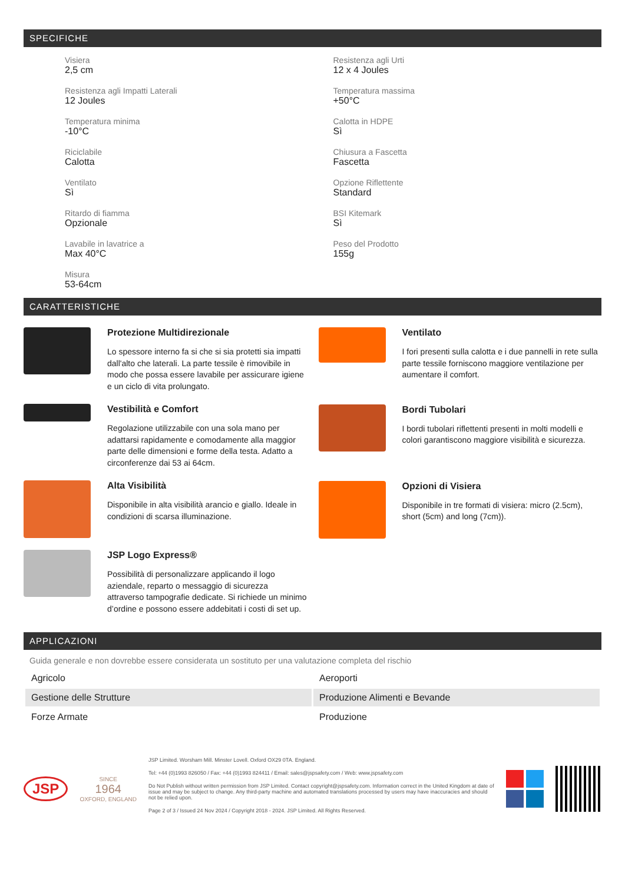SPECIFICHE
Visiera
2,5 cm
Resistenza agli Urti
12 x 4 Joules
Resistenza agli Impatti Laterali
12 Joules
Temperatura massima
+50°C
Temperatura minima
-10°C
Calotta in HDPE
Sì
Riciclabile
Calotta
Chiusura a Fascetta
Fascetta
Ventilato
Sì
Opzione Riflettente
Standard
Ritardo di fiamma
Opzionale
BSI Kitemark
Sì
Lavabile in lavatrice a
Max 40°C
Peso del Prodotto
155g
Misura
53-64cm
CARATTERISTICHE
Protezione Multidirezionale
Lo spessore interno fa si che si sia protetti sia impatti dall'alto che laterali. La parte tessile è rimovibile in modo che possa essere lavabile per assicurare igiene e un ciclo di vita prolungato.
Vestibilità e Comfort
Regolazione utilizzabile con una sola mano per adattarsi rapidamente e comodamente alla maggior parte delle dimensioni e forme della testa. Adatto a circonferenze dai 53 ai 64cm.
Alta Visibilità
Disponibile in alta visibilità arancio e giallo. Ideale in condizioni di scarsa illuminazione.
JSP Logo Express®
Possibilità di personalizzare applicando il logo aziendale, reparto o messaggio di sicurezza attraverso tampografie dedicate. Si richiede un minimo d’ordine e possono essere addebitati i costi di set up.
Ventilato
I fori presenti sulla calotta e i due pannelli in rete sulla parte tessile forniscono maggiore ventilazione per aumentare il comfort.
Bordi Tubolari
I bordi tubolari riflettenti presenti in molti modelli e colori garantiscono maggiore visibilità e sicurezza.
Opzioni di Visiera
Disponibile in tre formati di visiera: micro (2.5cm), short (5cm) and long (7cm)).
APPLICAZIONI
Guida generale e non dovrebbe essere considerata un sostituto per una valutazione completa del rischio
| Agricolo | Aeroporti |
| Gestione delle Strutture | Produzione Alimenti e Bevande |
| Forze Armate | Produzione |
JSP
SINCE
1964
OXFORD, ENGLAND
JSP Limited. Worsham Mill. Minster Lovell. Oxford OX29 0TA. England.
Tel: +44 (0)1993 826050 / Fax: +44 (0)1993 824411 / Email: sales@jspsafety.com / Web: www.jspsafety.com
Do Not Publish without written permission from JSP Limited. Contact copyright@jspsafety.com. Information correct in the United Kingdom at date of issue and may be subject to change. Any third-party machine and automated translations processed by users may have inaccuracies and should not be relied upon.
Page 2 of 3 / Issued 24 Nov 2024 / Copyright 2018 - 2024. JSP Limited. All Rights Reserved.